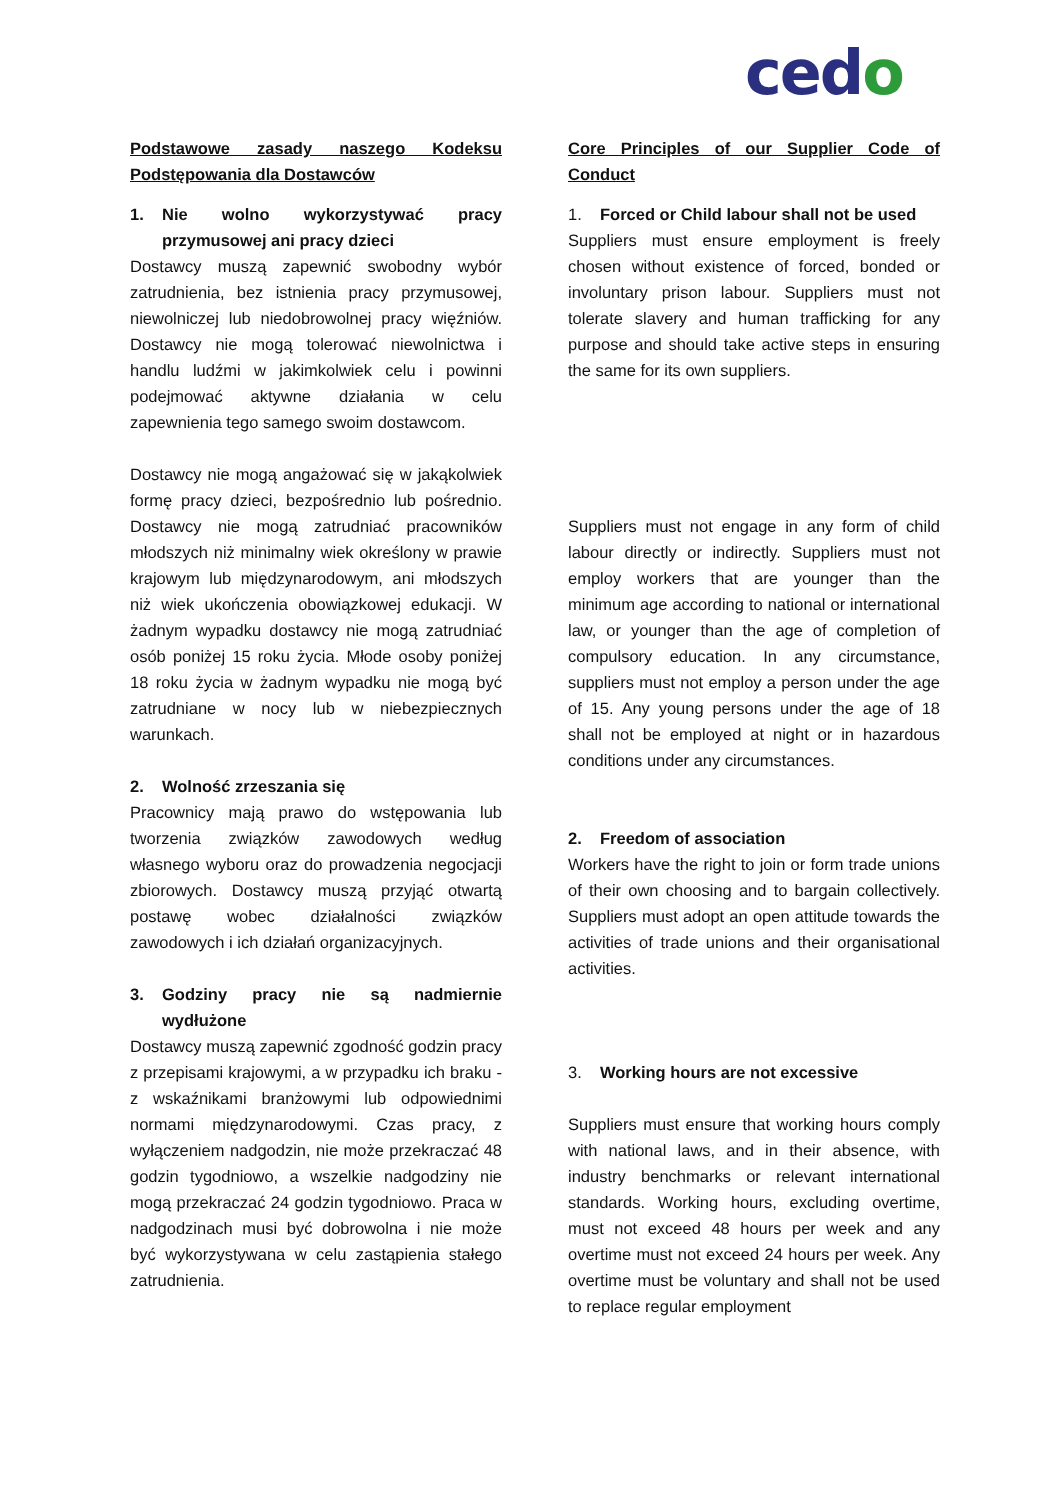cedo
Podstawowe zasady naszego Kodeksu Podstępowania dla Dostawców
1. Nie wolno wykorzystywać pracy przymusowej ani pracy dzieci
Dostawcy muszą zapewnić swobodny wybór zatrudnienia, bez istnienia pracy przymusowej, niewolniczej lub niedobrowolnej pracy więźniów. Dostawcy nie mogą tolerować niewolnictwa i handlu ludźmi w jakimkolwiek celu i powinni podejmować aktywne działania w celu zapewnienia tego samego swoim dostawcom.
Dostawcy nie mogą angażować się w jakąkolwiek formę pracy dzieci, bezpośrednio lub pośrednio. Dostawcy nie mogą zatrudniać pracowników młodszych niż minimalny wiek określony w prawie krajowym lub międzynarodowym, ani młodszych niż wiek ukończenia obowiązkowej edukacji. W żadnym wypadku dostawcy nie mogą zatrudniać osób poniżej 15 roku życia. Młode osoby poniżej 18 roku życia w żadnym wypadku nie mogą być zatrudniane w nocy lub w niebezpiecznych warunkach.
2. Wolność zrzeszania się
Pracownicy mają prawo do wstępowania lub tworzenia związków zawodowych według własnego wyboru oraz do prowadzenia negocjacji zbiorowych. Dostawcy muszą przyjąć otwartą postawę wobec działalności związków zawodowych i ich działań organizacyjnych.
3. Godziny pracy nie są nadmiernie wydłużone
Dostawcy muszą zapewnić zgodność godzin pracy z przepisami krajowymi, a w przypadku ich braku - z wskaźnikami branżowymi lub odpowiednimi normami międzynarodowymi. Czas pracy, z wyłączeniem nadgodzin, nie może przekraczać 48 godzin tygodniowo, a wszelkie nadgodziny nie mogą przekraczać 24 godzin tygodniowo. Praca w nadgodzinach musi być dobrowolna i nie może być wykorzystywana w celu zastąpienia stałego zatrudnienia.
Core Principles of our Supplier Code of Conduct
1. Forced or Child labour shall not be used
Suppliers must ensure employment is freely chosen without existence of forced, bonded or involuntary prison labour. Suppliers must not tolerate slavery and human trafficking for any purpose and should take active steps in ensuring the same for its own suppliers.
Suppliers must not engage in any form of child labour directly or indirectly. Suppliers must not employ workers that are younger than the minimum age according to national or international law, or younger than the age of completion of compulsory education. In any circumstance, suppliers must not employ a person under the age of 15. Any young persons under the age of 18 shall not be employed at night or in hazardous conditions under any circumstances.
2. Freedom of association
Workers have the right to join or form trade unions of their own choosing and to bargain collectively. Suppliers must adopt an open attitude towards the activities of trade unions and their organisational activities.
3. Working hours are not excessive
Suppliers must ensure that working hours comply with national laws, and in their absence, with industry benchmarks or relevant international standards. Working hours, excluding overtime, must not exceed 48 hours per week and any overtime must not exceed 24 hours per week. Any overtime must be voluntary and shall not be used to replace regular employment